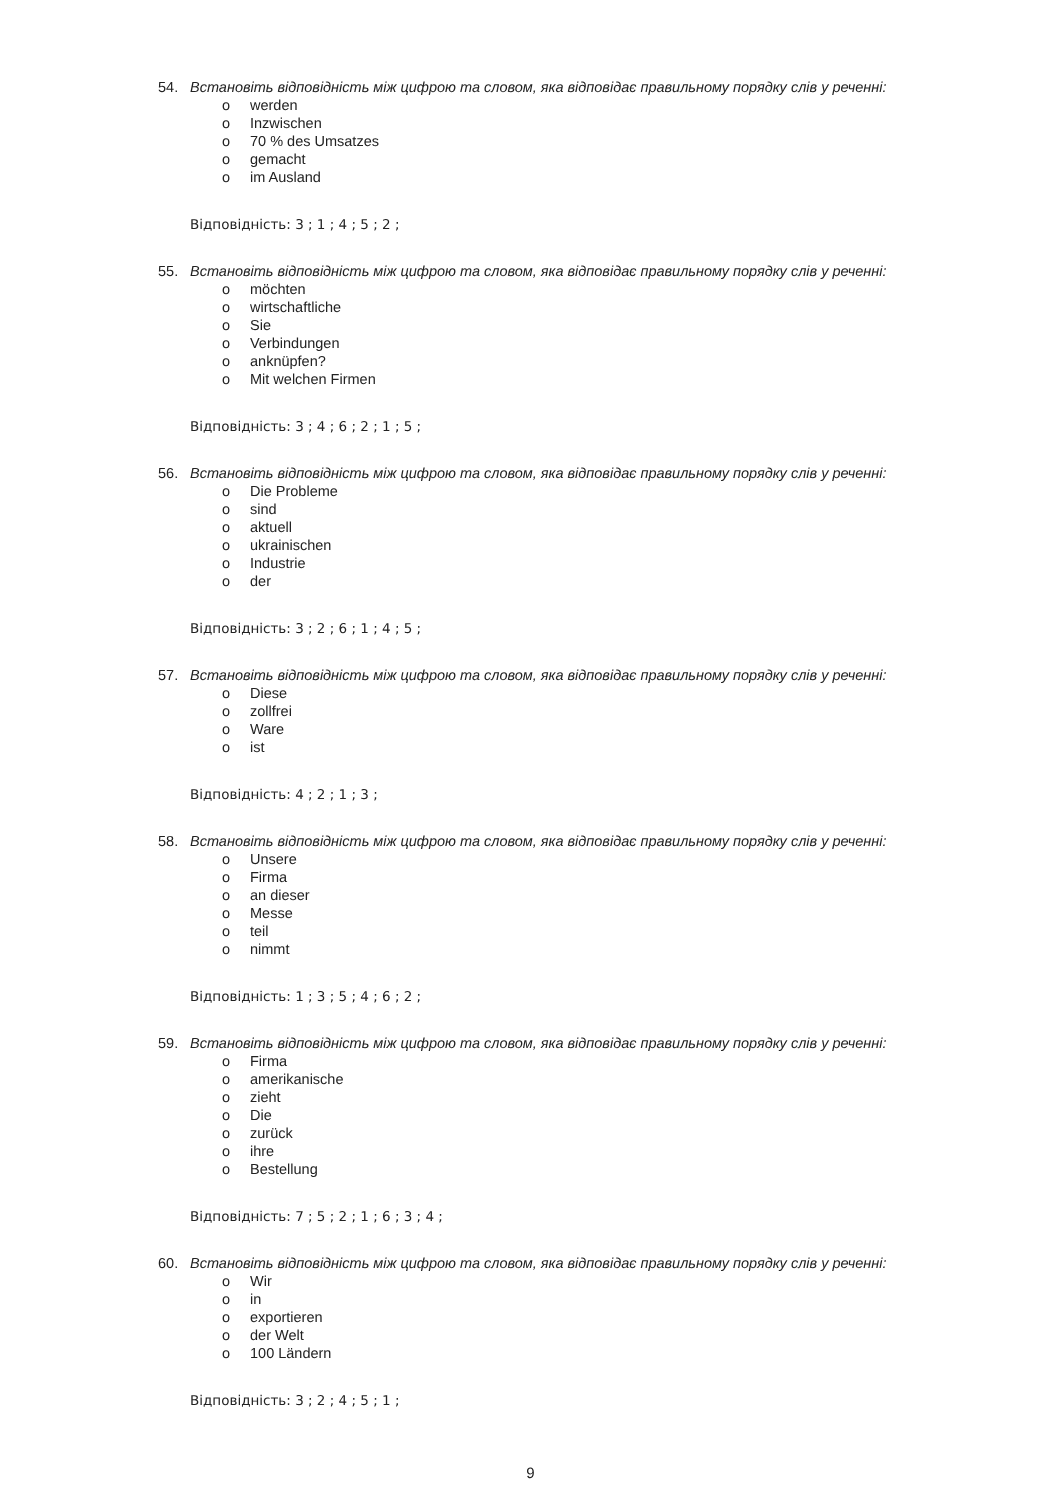54. Встановіть відповідність між цифрою та словом, яка відповідає правильному порядку слів у реченні:
o werden
o Inzwischen
o 70 % des Umsatzes
o gemacht
o im Ausland
Відповідність: 3 ; 1 ; 4 ; 5 ; 2 ;
55. Встановіть відповідність між цифрою та словом, яка відповідає правильному порядку слів у реченні:
o möchten
o wirtschaftliche
o Sie
o Verbindungen
o anknüpfen?
o Mit welchen Firmen
Відповідність: 3 ; 4 ; 6 ; 2 ; 1 ; 5 ;
56. Встановіть відповідність між цифрою та словом, яка відповідає правильному порядку слів у реченні:
o Die Probleme
o sind
o aktuell
o ukrainischen
o Industrie
o der
Відповідність: 3 ; 2 ; 6 ; 1 ; 4 ; 5 ;
57. Встановіть відповідність між цифрою та словом, яка відповідає правильному порядку слів у реченні:
o Diese
o zollfrei
o Ware
o ist
Відповідність: 4 ; 2 ; 1 ; 3 ;
58. Встановіть відповідність між цифрою та словом, яка відповідає правильному порядку слів у реченні:
o Unsere
o Firma
o an dieser
o Messe
o teil
o nimmt
Відповідність: 1 ; 3 ; 5 ; 4 ; 6 ; 2 ;
59. Встановіть відповідність між цифрою та словом, яка відповідає правильному порядку слів у реченні:
o Firma
o amerikanische
o zieht
o Die
o zurück
o ihre
o Bestellung
Відповідність: 7 ; 5 ; 2 ; 1 ; 6 ; 3 ; 4 ;
60. Встановіть відповідність між цифрою та словом, яка відповідає правильному порядку слів у реченні:
o Wir
o in
o exportieren
o der Welt
o 100 Ländern
Відповідність: 3 ; 2 ; 4 ; 5 ; 1 ;
9